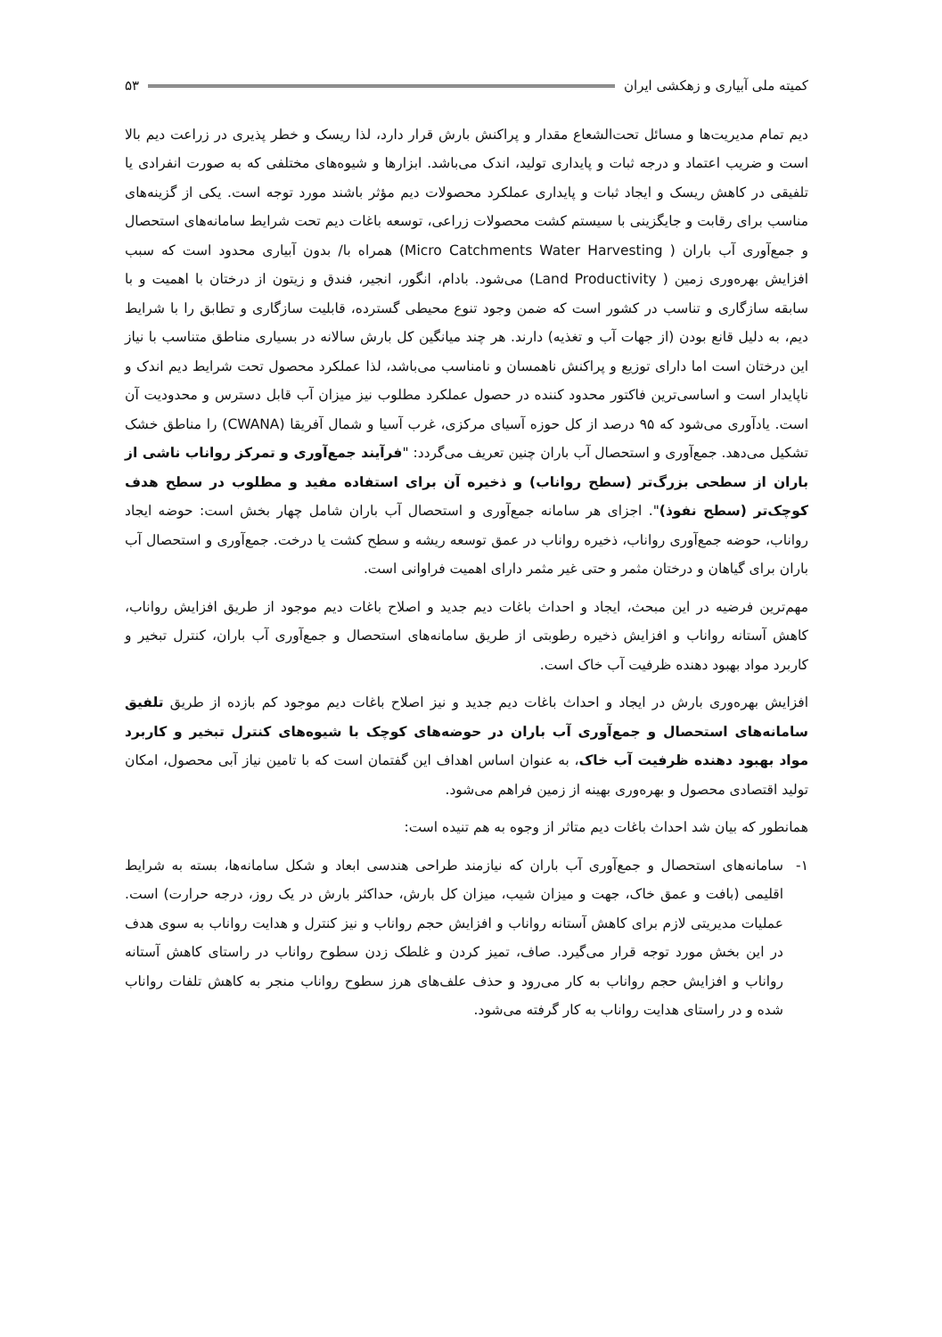کمیته ملی آبیاری و زهکشی ایران ۵۳
دیم تمام مدیریت‌ها و مسائل تحت‌الشعاع مقدار و پراکنش بارش قرار دارد، لذا ریسک و خطر پذیری در زراعت دیم بالا است و ضریب اعتماد و درجه ثبات و پایداری تولید، اندک می‌باشد. ابزارها و شیوه‌های مختلفی که به صورت انفرادی یا تلفیقی در کاهش ریسک و ایجاد ثبات و پایداری عملکرد محصولات دیم مؤثر باشند مورد توجه است. یکی از گزینه‌های مناسب برای رقابت و جایگزینی با سیستم کشت محصولات زراعی، توسعه باغات دیم تحت شرایط سامانه‌های استحصال و جمع‌آوری آب باران ( Micro Catchments Water Harvesting) همراه با/ بدون آبیاری محدود است که سبب افزایش بهره‌وری زمین ( Land Productivity) می‌شود. بادام، انگور، انجیر، فندق و زیتون از درختان با اهمیت و با سابقه سازگاری و تناسب در کشور است که ضمن وجود تنوع محیطی گسترده، قابلیت سازگاری و تطابق را با شرایط دیم، به دلیل قانع بودن (از جهات آب و تغذیه) دارند. هر چند میانگین کل بارش سالانه در بسیاری مناطق متناسب با نیاز این درختان است اما دارای توزیع و پراکنش ناهمسان و نامناسب می‌باشد، لذا عملکرد محصول تحت شرایط دیم اندک و ناپایدار است و اساسی‌ترین فاکتور محدود کننده در حصول عملکرد مطلوب نیز میزان آب قابل دسترس و محدودیت آن است. یادآوری می‌شود که ۹۵ درصد از کل حوزه آسیای مرکزی، غرب آسیا و شمال آفریقا (CWANA) را مناطق خشک تشکیل می‌دهد. جمع‌آوری و استحصال آب باران چنین تعریف می‌گردد: "فرآیند جمع‌آوری و تمرکز رواناب ناشی از باران از سطحی بزرگ‌تر (سطح رواناب) و ذخیره آن برای استفاده مفید و مطلوب در سطح هدف کوچک‌تر (سطح نفوذ)". اجزای هر سامانه جمع‌آوری و استحصال آب باران شامل چهار بخش است: حوضه ایجاد رواناب، حوضه جمع‌آوری رواناب، ذخیره رواناب در عمق توسعه ریشه و سطح کشت یا درخت. جمع‌آوری و استحصال آب باران برای گیاهان و درختان مثمر و حتی غیر مثمر دارای اهمیت فراوانی است.
مهم‌ترین فرضیه در این مبحث، ایجاد و احداث باغات دیم جدید و اصلاح باغات دیم موجود از طریق افزایش رواناب، کاهش آستانه رواناب و افزایش ذخیره رطوبتی از طریق سامانه‌های استحصال و جمع‌آوری آب باران، کنترل تبخیر و کاربرد مواد بهبود دهنده ظرفیت آب خاک است.
افزایش بهره‌وری بارش در ایجاد و احداث باغات دیم جدید و نیز اصلاح باغات دیم موجود کم بازده از طریق تلفیق سامانه‌های استحصال و جمع‌آوری آب باران در حوضه‌های کوچک با شیوه‌های کنترل تبخیر و کاربرد مواد بهبود دهنده ظرفیت آب خاک، به عنوان اساس اهداف این گفتمان است که با تامین نیاز آبی محصول، امکان تولید اقتصادی محصول و بهره‌وری بهینه از زمین فراهم می‌شود.
همانطور که بیان شد احداث باغات دیم متاثر از وجوه به هم تنیده است:
۱- سامانه‌های استحصال و جمع‌آوری آب باران که نیازمند طراحی هندسی ابعاد و شکل سامانه‌ها، بسته به شرایط اقلیمی (بافت و عمق خاک، جهت و میزان شیب، میزان کل بارش، حداکثر بارش در یک روز، درجه حرارت) است. عملیات مدیریتی لازم برای کاهش آستانه رواناب و افزایش حجم رواناب و نیز کنترل و هدایت رواناب به سوی هدف در این بخش مورد توجه قرار می‌گیرد. صاف، تمیز کردن و غلطک زدن سطوح رواناب در راستای کاهش آستانه رواناب و افزایش حجم رواناب به کار می‌رود و حذف علف‌های هرز سطوح رواناب منجر به کاهش تلفات رواناب شده و در راستای هدایت رواناب به کار گرفته می‌شود.